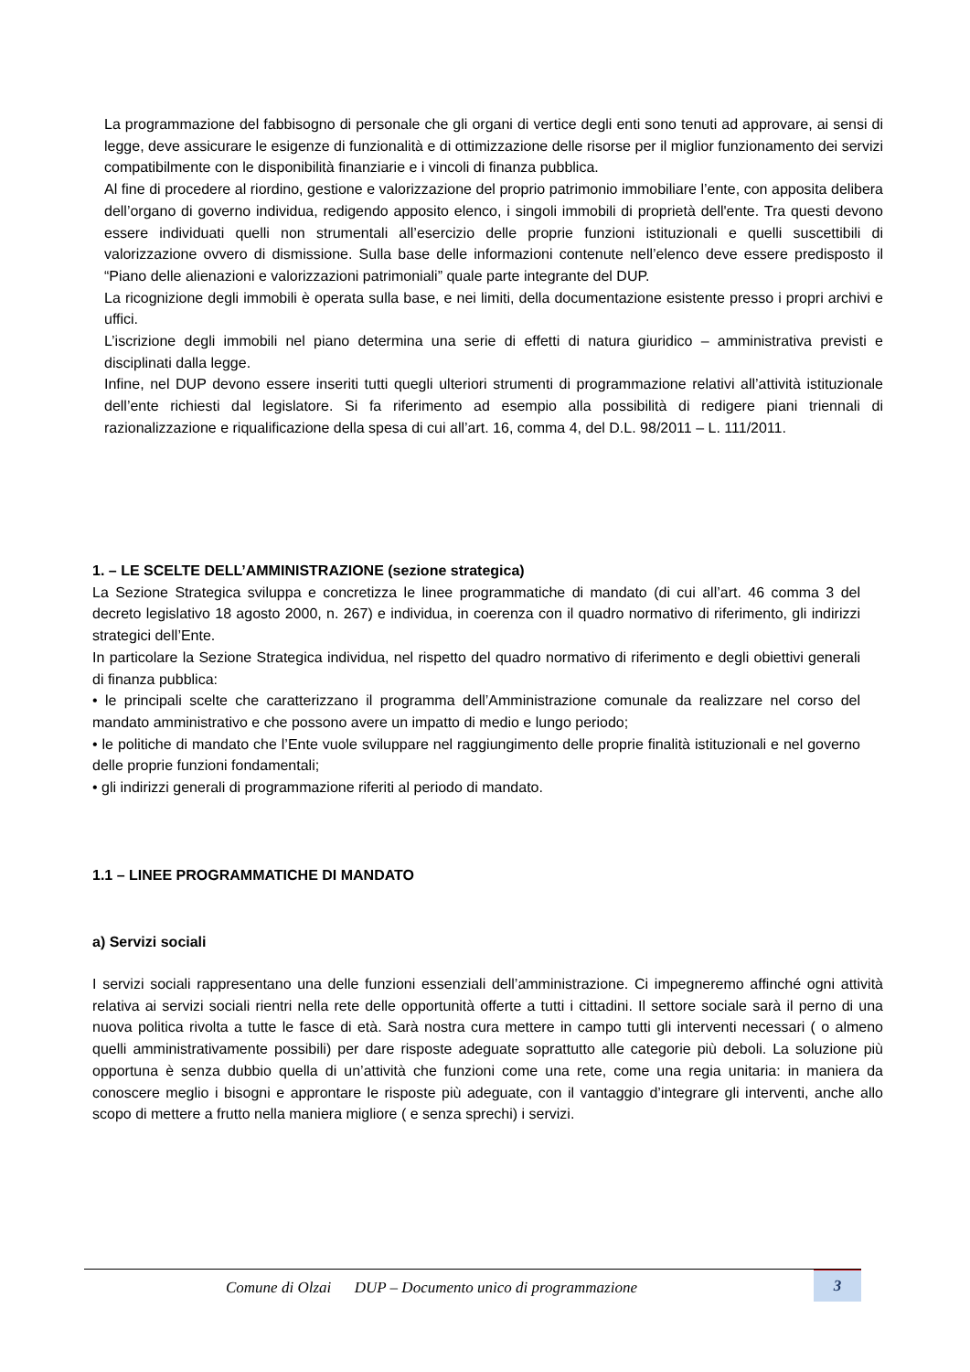La programmazione del fabbisogno di personale che gli organi di vertice degli enti sono tenuti ad approvare, ai sensi di legge, deve assicurare le esigenze di funzionalità e di ottimizzazione delle risorse per il miglior funzionamento dei servizi compatibilmente con le disponibilità finanziarie e i vincoli di finanza pubblica.
Al fine di procedere al riordino, gestione e valorizzazione del proprio patrimonio immobiliare l’ente, con apposita delibera dell’organo di governo individua, redigendo apposito elenco, i singoli immobili di proprietà dell'ente. Tra questi devono essere individuati quelli non strumentali all’esercizio delle proprie funzioni istituzionali e quelli suscettibili di valorizzazione ovvero di dismissione. Sulla base delle informazioni contenute nell’elenco deve essere predisposto il “Piano delle alienazioni e valorizzazioni patrimoniali” quale parte integrante del DUP.
La ricognizione degli immobili è operata sulla base, e nei limiti, della documentazione esistente presso i propri archivi e uffici.
L’iscrizione degli immobili nel piano determina una serie di effetti di natura giuridico – amministrativa previsti e disciplinati dalla legge.
Infine, nel DUP devono essere inseriti tutti quegli ulteriori strumenti di programmazione relativi all’attività istituzionale dell’ente richiesti dal legislatore. Si fa riferimento ad esempio alla possibilità di redigere piani triennali di razionalizzazione e riqualificazione della spesa di cui all’art. 16, comma 4, del D.L. 98/2011 – L. 111/2011.
1. – LE SCELTE DELL’AMMINISTRAZIONE (sezione strategica)
La Sezione Strategica sviluppa e concretizza le linee programmatiche di mandato (di cui all’art. 46 comma 3 del decreto legislativo 18 agosto 2000, n. 267) e individua, in coerenza con il quadro normativo di riferimento, gli indirizzi strategici dell’Ente.
In particolare la Sezione Strategica individua, nel rispetto del quadro normativo di riferimento e degli obiettivi generali di finanza pubblica:
• le principali scelte che caratterizzano il programma dell’Amministrazione comunale da realizzare nel corso del mandato amministrativo e che possono avere un impatto di medio e lungo periodo;
• le politiche di mandato che l’Ente vuole sviluppare nel raggiungimento delle proprie finalità istituzionali e nel governo delle proprie funzioni fondamentali;
• gli indirizzi generali di programmazione riferiti al periodo di mandato.
1.1 – LINEE PROGRAMMATICHE DI MANDATO
a) Servizi sociali
I servizi sociali rappresentano una delle funzioni essenziali dell’amministrazione. Ci impegneremo affinché ogni attività relativa ai servizi sociali rientri nella rete delle opportunità offerte a tutti i cittadini. Il settore sociale sarà il perno di una nuova politica rivolta a tutte le fasce di età. Sarà nostra cura mettere in campo tutti gli interventi necessari ( o almeno quelli amministrativamente possibili) per dare risposte adeguate soprattutto alle categorie più deboli. La soluzione più opportuna è senza dubbio quella di un’attività che funzioni come una rete, come una regia unitaria: in maniera da conoscere meglio i bisogni e approntare le risposte più adeguate, con il vantaggio d’integrare gli interventi, anche allo scopo di mettere a frutto nella maniera migliore ( e senza sprechi) i servizi.
Comune di Olzai DUP – Documento unico di programmazione 3